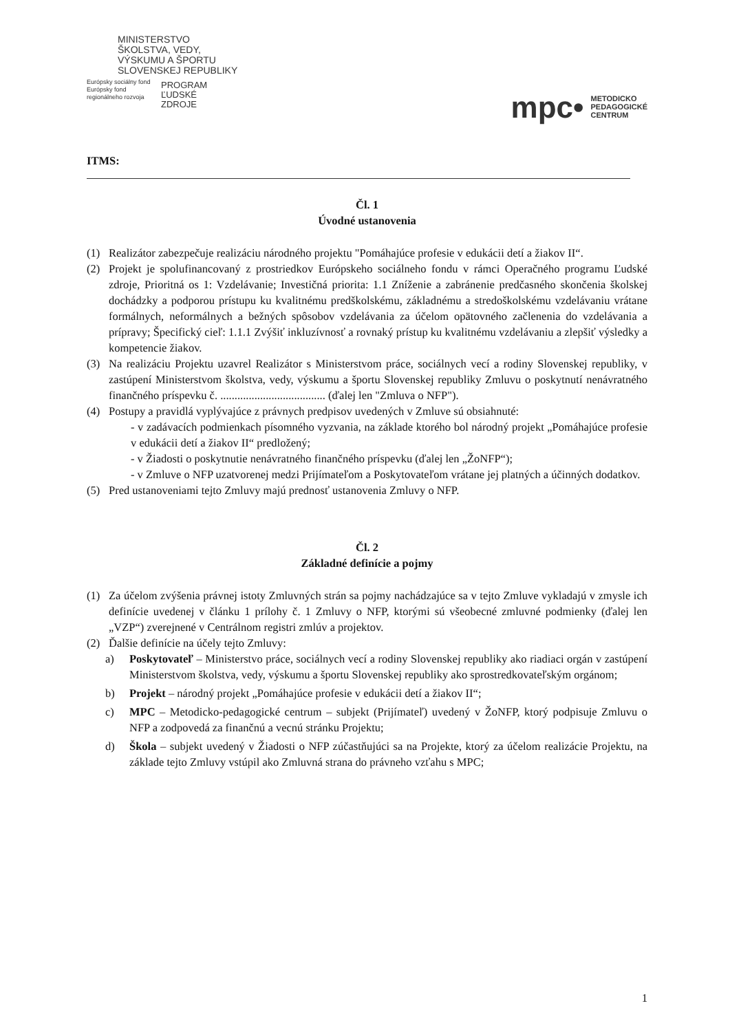MINISTERSTVO
ŠKOLSTVA, VEDY,
VÝSKUMU A ŠPORTU
SLOVENSKEJ REPUBLIKY
Európsky sociálny fond
Európsky fond
regionálneho rozvoja
PROGRAM
ĽUDSKÉ
ZDROJE
mpc• METODICKO
PEDAGOGICKÉ
CENTRUM
ITMS:
Čl. 1
Úvodné ustanovenia
(1) Realizátor zabezpečuje realizáciu národného projektu "Pomáhajúce profesie v edukácii detí a žiakov II“.
(2) Projekt je spolufinancovaný z prostriedkov Európskeho sociálneho fondu v rámci Operačného programu Ľudské zdroje, Prioritná os 1: Vzdelávanie; Investičná priorita: 1.1 Zníženie a zabránenie predčasného skončenia školskej dochádzky a podporou prístupu ku kvalitnému predškolskému, základnému a stredoškolskému vzdelávaniu vrátane formálnych, neformálnych a bežných spôsobov vzdelávania za účelom opätovného začlenenia do vzdelávania a prípravy; Špecifický cieľ: 1.1.1 Zvýšiť inkluzívnosť a rovnaký prístup ku kvalitnému vzdelávaniu a zlepšiť výsledky a kompetencie žiakov.
(3) Na realizáciu Projektu uzavrel Realizátor s Ministerstvom práce, sociálnych vecí a rodiny Slovenskej republiky, v zastúpení Ministerstvom školstva, vedy, výskumu a športu Slovenskej republiky Zmluvu o poskytnutí nenávratného finančného príspevku č. ..................................... (ďalej len "Zmluva o NFP").
(4) Postupy a pravidlá vyplývajúce z právnych predpisov uvedených v Zmluve sú obsiahnuté:
- v zadávacích podmienkach písomného vyzvania, na základe ktorého bol národný projekt „Pomáhajúce profesie v edukácii detí a žiakov II“ predložený;
- v Žiadosti o poskytnutie nenávratného finančného príspevku (ďalej len „ŽoNFP“);
- v Zmluve o NFP uzatvorenej medzi Prijímateľom a Poskytovateľom vrátane jej platných a účinných dodatkov.
(5) Pred ustanoveniami tejto Zmluvy majú prednosť ustanovenia Zmluvy o NFP.
Čl. 2
Základné definície a pojmy
(1) Za účelom zvýšenia právnej istoty Zmluvných strán sa pojmy nachádzajúce sa v tejto Zmluve vykladajú v zmysle ich definície uvedenej v článku 1 prílohy č. 1 Zmluvy o NFP, ktorými sú všeobecné zmluvné podmienky (ďalej len „VZP“) zverejnené v Centrálnom registri zmlúv a projektov.
(2) Ďalšie definície na účely tejto Zmluvy:
a) Poskytovateľ – Ministerstvo práce, sociálnych vecí a rodiny Slovenskej republiky ako riadiaci orgán v zastúpení Ministerstvom školstva, vedy, výskumu a športu Slovenskej republiky ako sprostredkovateľským orgánom;
b) Projekt – národný projekt „Pomáhajúce profesie v edukácii detí a žiakov II“;
c) MPC – Metodicko-pedagogické centrum – subjekt (Prijímateľ) uvedený v ŽoNFP, ktorý podpisuje Zmluvu o NFP a zodpovedá za finančnú a vecnú stránku Projektu;
d) Škola – subjekt uvedený v Žiadosti o NFP zúčastňujúci sa na Projekte, ktorý za účelom realizácie Projektu, na základe tejto Zmluvy vstúpil ako Zmluvná strana do právneho vzťahu s MPC;
1